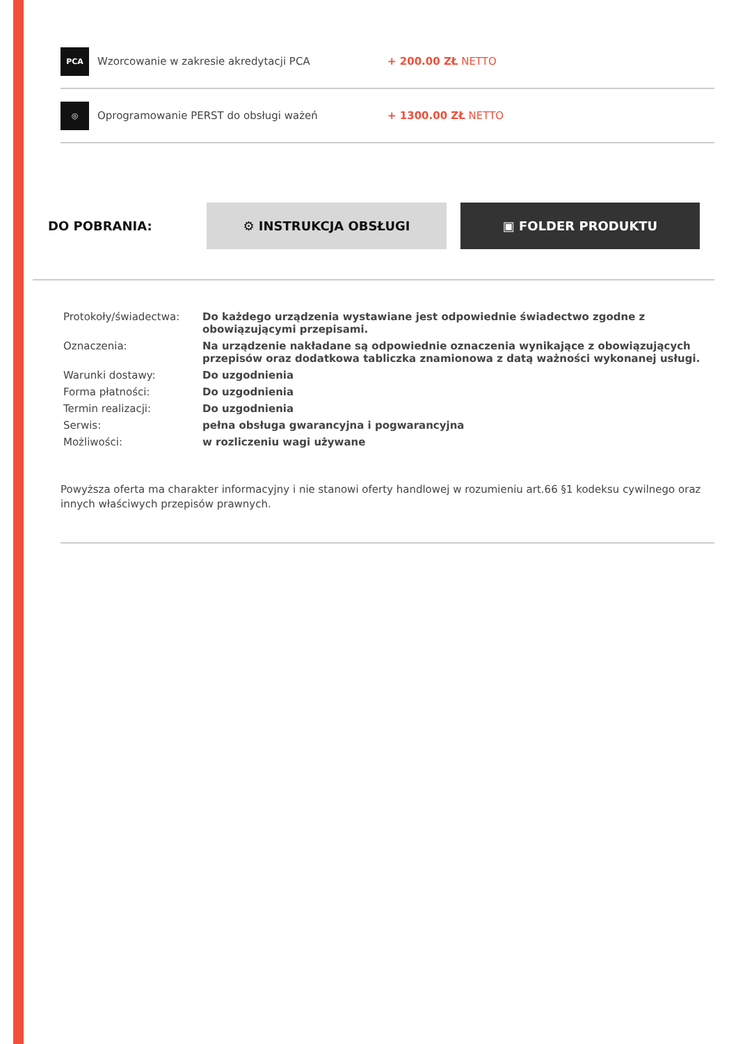PCA
Wzorcowanie w zakresie akredytacji PCA + 200.00 ZŁ NETTO
◎
Oprogramowanie PERST do obsługi ważeń + 1300.00 ZŁ NETTO
DO POBRANIA:
⚙ INSTRUKCJA OBSŁUGI ▣ FOLDER PRODUKTU
| Protokoły/świadectwa: | Do każdego urządzenia wystawiane jest odpowiednie świadectwo zgodne z obowiązującymi przepisami. |
| Oznaczenia: | Na urządzenie nakładane są odpowiednie oznaczenia wynikające z obowiązujących przepisów oraz dodatkowa tabliczka znamionowa z datą ważności wykonanej usługi. |
| Warunki dostawy: | Do uzgodnienia |
| Forma płatności: | Do uzgodnienia |
| Termin realizacji: | Do uzgodnienia |
| Serwis: | pełna obsługa gwarancyjna i pogwarancyjna |
| Możliwości: | w rozliczeniu wagi używane |
Powyższa oferta ma charakter informacyjny i nie stanowi oferty handlowej w rozumieniu art.66 §1 kodeksu cywilnego oraz innych właściwych przepisów prawnych.